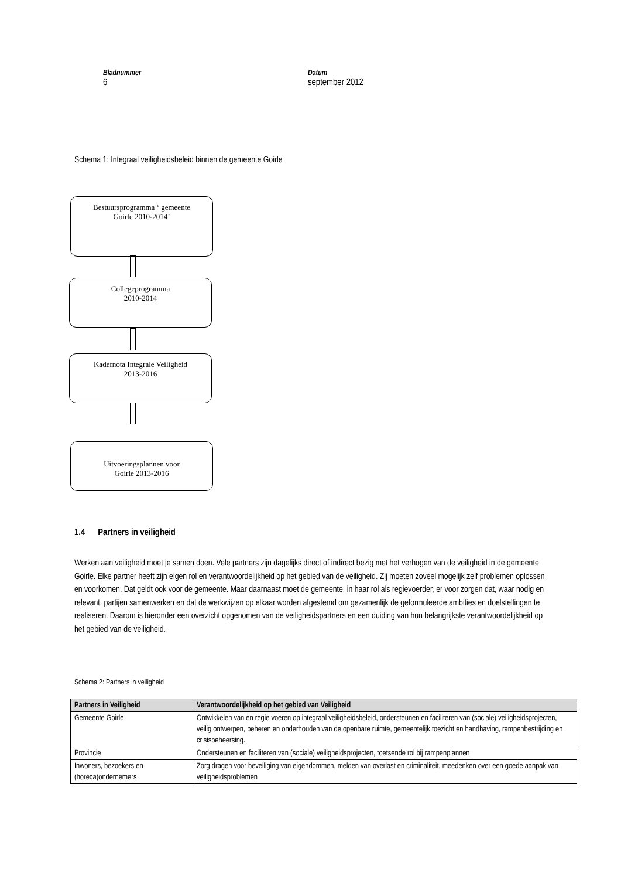Bladnummer
6
Datum
september 2012
Schema 1: Integraal veiligheidsbeleid binnen de gemeente Goirle
Bestuursprogramma ‘ gemeente
Goirle 2010-2014’
Collegeprogramma
2010-2014
Kadernota Integrale Veiligheid
2013-2016
Uitvoeringsplannen voor
Goirle 2013-2016
1.4 Partners in veiligheid
Werken aan veiligheid moet je samen doen. Vele partners zijn dagelijks direct of indirect bezig met het verhogen van de veiligheid in de gemeente Goirle. Elke partner heeft zijn eigen rol en verantwoordelijkheid op het gebied van de veiligheid. Zij moeten zoveel mogelijk zelf problemen oplossen en voorkomen. Dat geldt ook voor de gemeente. Maar daarnaast moet de gemeente, in haar rol als regievoerder, er voor zorgen dat, waar nodig en relevant, partijen samenwerken en dat de werkwijzen op elkaar worden afgestemd om gezamenlijk de geformuleerde ambities en doelstellingen te realiseren. Daarom is hieronder een overzicht opgenomen van de veiligheidspartners en een duiding van hun belangrijkste verantwoordelijkheid op het gebied van de veiligheid.
Schema 2: Partners in veiligheid
| Partners in Veiligheid | Verantwoordelijkheid op het gebied van Veiligheid |
| --- | --- |
| Gemeente Goirle | Ontwikkelen van en regie voeren op integraal veiligheidsbeleid, ondersteunen en faciliteren van (sociale) veiligheidsprojecten, veilig ontwerpen, beheren en onderhouden van de openbare ruimte, gemeentelijk toezicht en handhaving, rampenbestrijding en crisisbeheersing. |
| Provincie | Ondersteunen en faciliteren van (sociale) veiligheidsprojecten, toetsende rol bij rampenplannen |
| Inwoners, bezoekers en (horeca)ondernemers | Zorg dragen voor beveiliging van eigendommen, melden van overlast en criminaliteit, meedenken over een goede aanpak van veiligheidsproblemen |